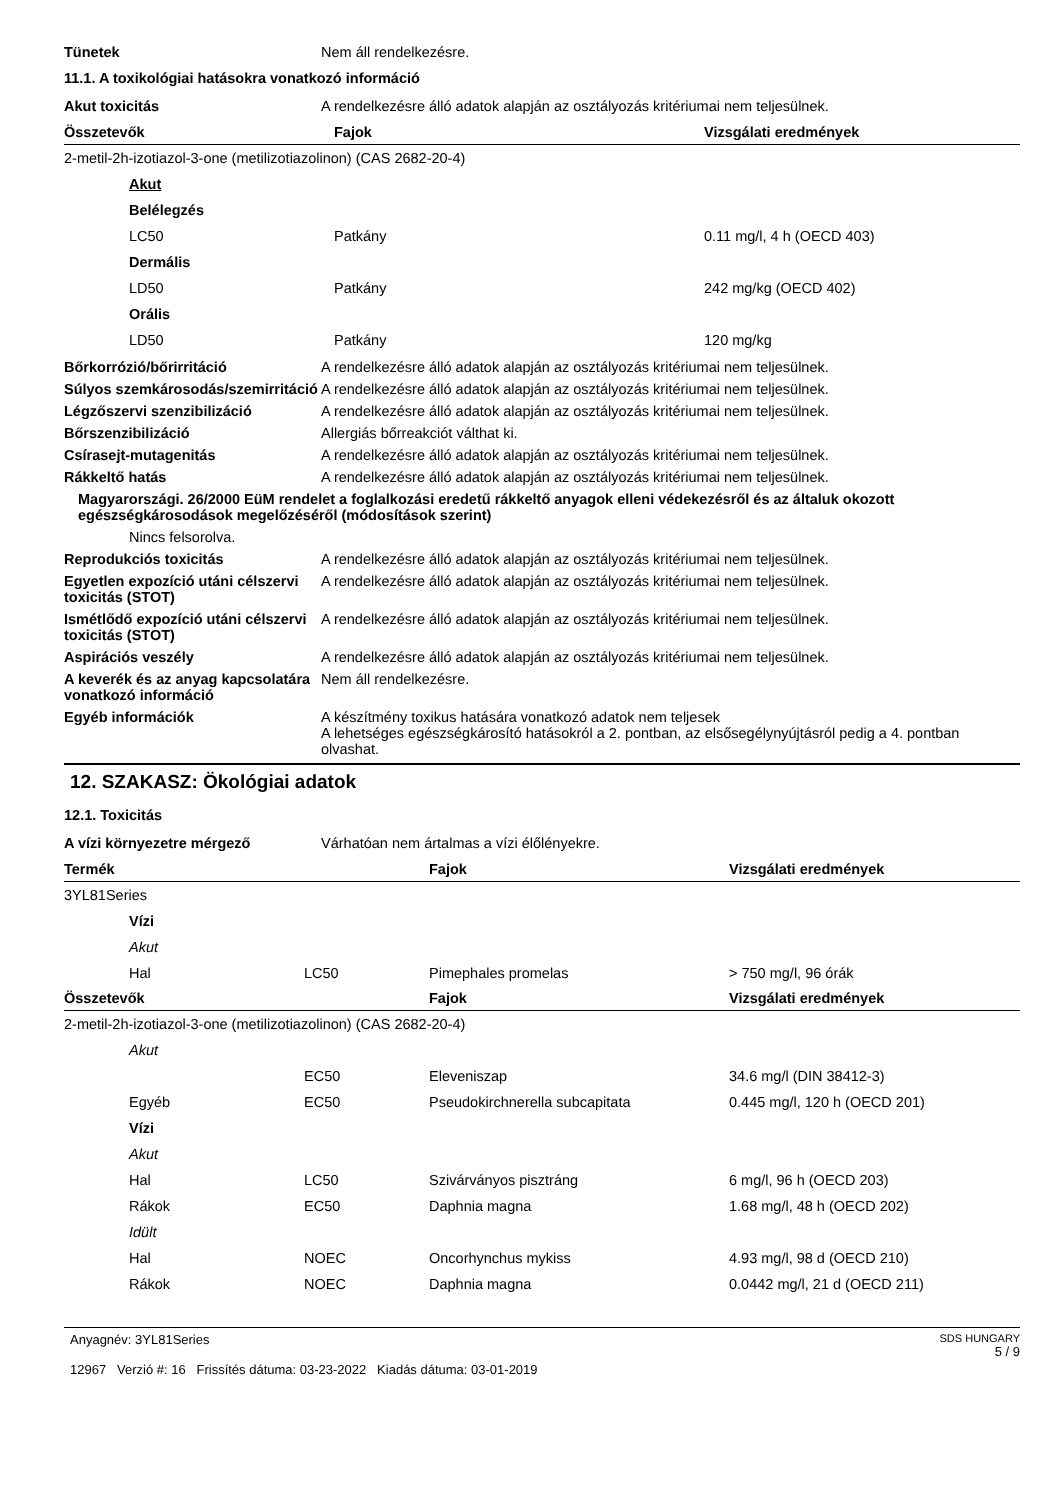Tünetek Nem áll rendelkezésre.
11.1. A toxikológiai hatásokra vonatkozó információ
Akut toxicitás A rendelkezésre álló adatok alapján az osztályozás kritériumai nem teljesülnek.
| Összetevők | Fajok | Vizsgálati eredmények |
| --- | --- | --- |
| 2-metil-2h-izotiazol-3-one (metilizotiazolinon) (CAS 2682-20-4) | | |
| Akut | | |
| Belélegzés | | |
| LC50 | Patkány | 0.11 mg/l, 4 h (OECD 403) |
| Dermális | | |
| LD50 | Patkány | 242 mg/kg (OECD 402) |
| Orális | | |
| LD50 | Patkány | 120 mg/kg |
Bőrkorrózió/bőrirritáció A rendelkezésre álló adatok alapján az osztályozás kritériumai nem teljesülnek.
Súlyos szemkárosodás/szemirritáció
A rendelkezésre álló adatok alapján az osztályozás kritériumai nem teljesülnek.
Légzőszervi szenzibilizáció A rendelkezésre álló adatok alapján az osztályozás kritériumai nem teljesülnek.
Bőrszenzibilizáció Allergiás bőrreakciót válthat ki.
Csírasejt-mutagenitás A rendelkezésre álló adatok alapján az osztályozás kritériumai nem teljesülnek.
Rákkeltő hatás A rendelkezésre álló adatok alapján az osztályozás kritériumai nem teljesülnek.
Magyarországi. 26/2000 EüM rendelet a foglalkozási eredetű rákkeltő anyagok elleni védekezésről és az általuk okozott egészségkárosodások megelőzéséről (módosítások szerint)
Nincs felsorolva.
Reprodukciós toxicitás A rendelkezésre álló adatok alapján az osztályozás kritériumai nem teljesülnek.
Egyetlen expozíció utáni célszervi toxicitás (STOT)
A rendelkezésre álló adatok alapján az osztályozás kritériumai nem teljesülnek.
Ismétlődő expozíció utáni célszervi toxicitás (STOT)
A rendelkezésre álló adatok alapján az osztályozás kritériumai nem teljesülnek.
Aspirációs veszély A rendelkezésre álló adatok alapján az osztályozás kritériumai nem teljesülnek.
A keverék és az anyag kapcsolatára vonatkozó információ
Nem áll rendelkezésre.
Egyéb információk A készítmény toxikus hatására vonatkozó adatok nem teljesek
A lehetséges egészségkárosító hatásokról a 2. pontban, az elsősegélynyújtásról pedig a 4. pontban olvashat.
12. SZAKASZ: Ökológiai adatok
12.1. Toxicitás
A vízi környezetre mérgező Várhatóan nem ártalmas a vízi élőlényekre.
| Termék | | Fajok | Vizsgálati eredmények |
| --- | --- | --- | --- |
| 3YL81Series | | | |
| Vízi | | | |
| Akut | | | |
| Hal | LC50 | Pimephales promelas | > 750 mg/l, 96 órák |
| Összetevők | | Fajok | Vizsgálati eredmények |
| 2-metil-2h-izotiazol-3-one (metilizotiazolinon) (CAS 2682-20-4) | | | |
| Akut | | | |
| | EC50 | Eleveniszap | 34.6 mg/l (DIN 38412-3) |
| Egyéb | EC50 | Pseudokirchnerella subcapitata | 0.445 mg/l, 120 h (OECD 201) |
| Vízi | | | |
| Akut | | | |
| Hal | LC50 | Szivárványos pisztráng | 6 mg/l, 96 h (OECD 203) |
| Rákok | EC50 | Daphnia magna | 1.68 mg/l, 48 h (OECD 202) |
| Idült | | | |
| Hal | NOEC | Oncorhynchus mykiss | 4.93 mg/l, 98 d (OECD 210) |
| Rákok | NOEC | Daphnia magna | 0.0442 mg/l, 21 d (OECD 211) |
Anyagnév: 3YL81Series
12967 Verzió #: 16 Frissítés dátuma: 03-23-2022 Kiadás dátuma: 03-01-2019
SDS HUNGARY
5 / 9